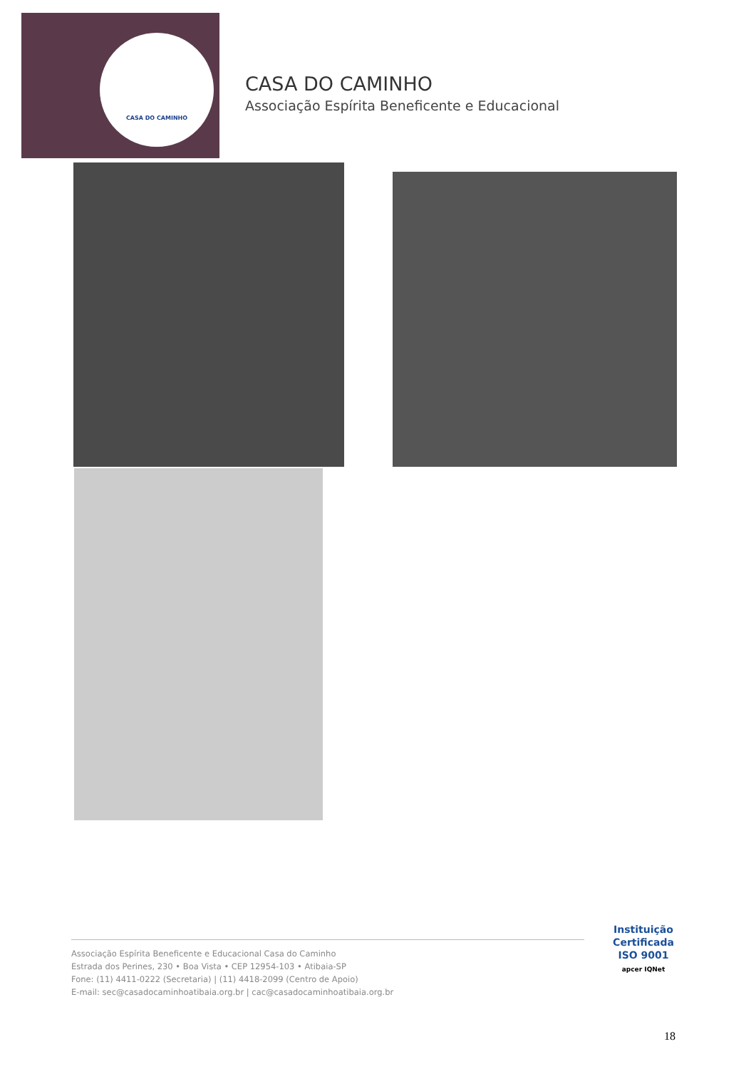CASA DO CAMINHO
CASA DO CAMINHO
Associação Espírita Beneficente e Educacional
Associação Espírita Beneficente e Educacional Casa do Caminho
Estrada dos Perines, 230 • Boa Vista • CEP 12954-103 • Atibaia-SP
Fone: (11) 4411-0222 (Secretaria) | (11) 4418-2099 (Centro de Apoio)
E-mail: sec@casadocaminhoatibaia.org.br | cac@casadocaminhoatibaia.org.br
Instituição
Certificada
ISO 9001
apcer IQNet
18